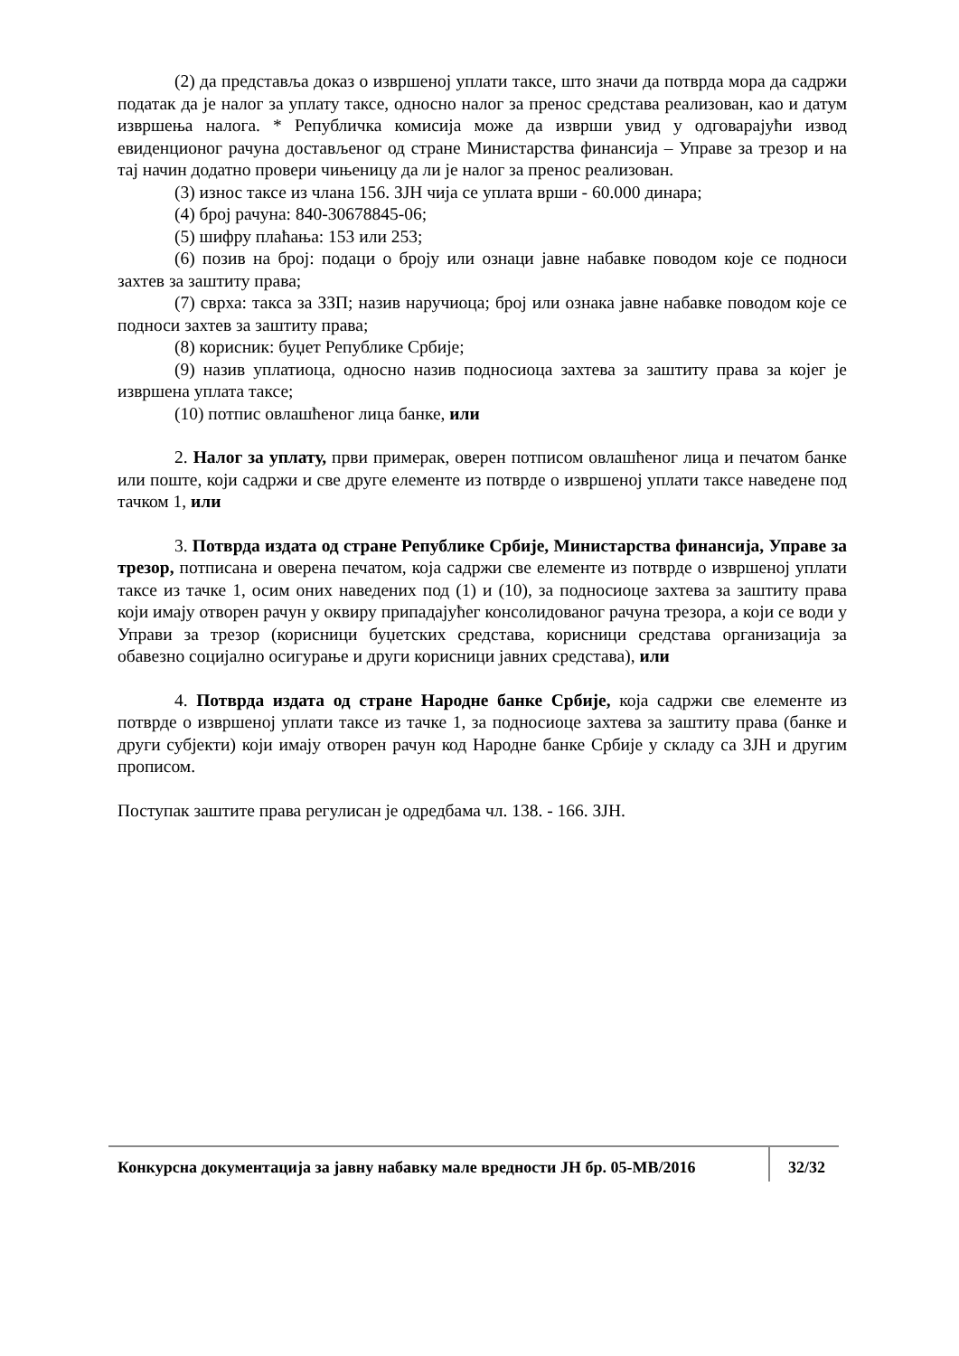(2) да представља доказ о извршеној уплати таксе, што значи да потврда мора да садржи податак да је налог за уплату таксе, односно налог за пренос средстава реализован, као и датум извршења налога. * Републичка комисија може да изврши увид у одговарајући извод евиденционог рачуна достављеног од стране Министарства финансија – Управе за трезор и на тај начин додатно провери чињеницу да ли је налог за пренос реализован.
(3) износ таксе из члана 156. ЗЈН чија се уплата врши - 60.000 динара;
(4) број рачуна: 840-30678845-06;
(5) шифру плаћања: 153 или 253;
(6) позив на број: подаци о броју или ознаци јавне набавке поводом које се подноси захтев за заштиту права;
(7) сврха: такса за ЗЗП; назив наручиоца; број или ознака јавне набавке поводом које се подноси захтев за заштиту права;
(8) корисник: буџет Републике Србије;
(9) назив уплатиоца, односно назив подносиоца захтева за заштиту права за којег је извршена уплата таксе;
(10) потпис овлашћеног лица банке, или
2. Налог за уплату, први примерак, оверен потписом овлашћеног лица и печатом банке или поште, који садржи и све друге елементе из потврде о извршеној уплати таксе наведене под тачком 1, или
3. Потврда издата од стране Републике Србије, Министарства финансија, Управе за трезор, потписана и оверена печатом, која садржи све елементе из потврде о извршеној уплати таксе из тачке 1, осим оних наведених под (1) и (10), за подносиоце захтева за заштиту права који имају отворен рачун у оквиру припадајућег консолидованог рачуна трезора, а који се води у Управи за трезор (корисници буџетских средстава, корисници средстава организација за обавезно социјално осигурање и други корисници јавних средстава), или
4. Потврда издата од стране Народне банке Србије, која садржи све елементе из потврде о извршеној уплати таксе из тачке 1, за подносиоце захтева за заштиту права (банке и други субјекти) који имају отворен рачун код Народне банке Србије у складу са ЗЈН и другим прописом.
Поступак заштите права регулисан је одредбама чл. 138. - 166. ЗЈН.
Конкурсна документација за јавну набавку мале вредности ЈН бр. 05-МВ/2016
32/32